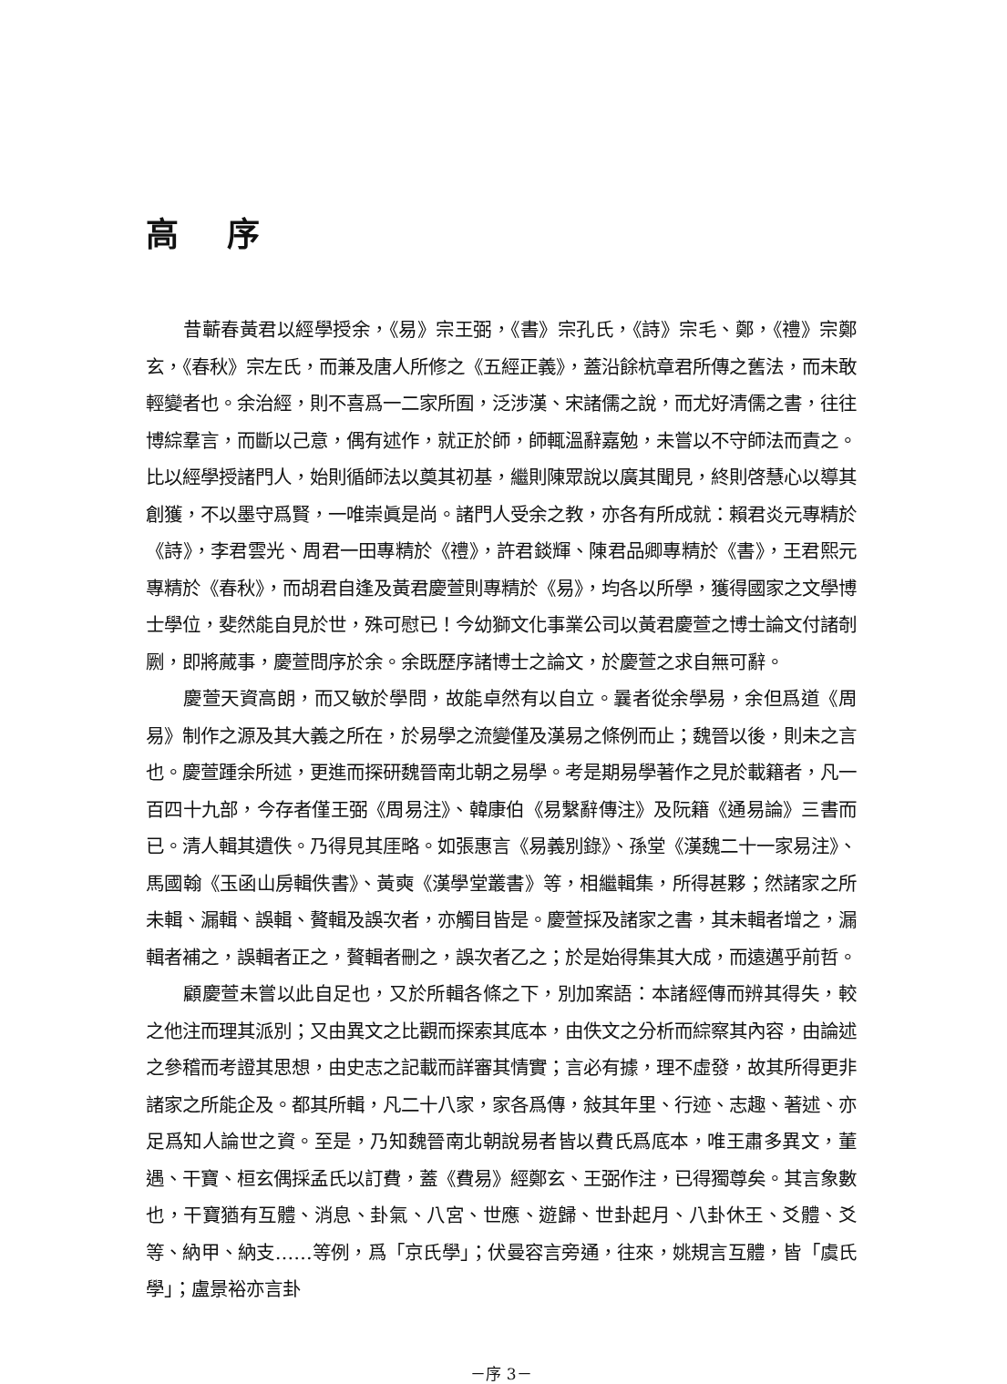高 序
昔蘄春黃君以經學授余，《易》宗王弼，《書》宗孔氏，《詩》宗毛、鄭，《禮》宗鄭玄，《春秋》宗左氏，而兼及唐人所修之《五經正義》，蓋沿餘杭章君所傳之舊法，而未敢輕變者也。余治經，則不喜爲一二家所囿，泛涉漢、宋諸儒之說，而尤好清儒之書，往往博綜羣言，而斷以己意，偶有述作，就正於師，師輒溫辭嘉勉，未嘗以不守師法而責之。比以經學授諸門人，始則循師法以奠其初基，繼則陳眾說以廣其聞見，終則啓慧心以導其創獲，不以墨守爲賢，一唯崇眞是尚。諸門人受余之教，亦各有所成就：賴君炎元專精於《詩》，李君雲光、周君一田專精於《禮》，許君錟輝、陳君品卿專精於《書》，王君熙元專精於《春秋》，而胡君自逢及黃君慶萱則專精於《易》，均各以所學，獲得國家之文學博士學位，斐然能自見於世，殊可慰已！今幼獅文化事業公司以黃君慶萱之博士論文付諸剞劂，即將蕆事，慶萱問序於余。余既歷序諸博士之論文，於慶萱之求自無可辭。
慶萱天資高朗，而又敏於學問，故能卓然有以自立。曩者從余學易，余但爲道《周易》制作之源及其大義之所在，於易學之流變僅及漢易之條例而止；魏晉以後，則未之言也。慶萱踵余所述，更進而探研魏晉南北朝之易學。考是期易學著作之見於載籍者，凡一百四十九部，今存者僅王弼《周易注》、韓康伯《易繫辭傳注》及阮籍《通易論》三書而已。清人輯其遺佚。乃得見其厓略。如張惠言《易義別錄》、孫堂《漢魏二十一家易注》、馬國翰《玉函山房輯佚書》、黃奭《漢學堂叢書》等，相繼輯集，所得甚夥；然諸家之所未輯、漏輯、誤輯、贅輯及誤次者，亦觸目皆是。慶萱採及諸家之書，其未輯者增之，漏輯者補之，誤輯者正之，贅輯者刪之，誤次者乙之；於是始得集其大成，而遠邁乎前哲。
顧慶萱未嘗以此自足也，又於所輯各條之下，別加案語：本諸經傳而辨其得失，較之他注而理其派別；又由異文之比觀而探索其底本，由佚文之分析而綜察其內容，由論述之參稽而考證其思想，由史志之記載而詳審其情實；言必有據，理不虛發，故其所得更非諸家之所能企及。都其所輯，凡二十八家，家各爲傳，敍其年里、行迹、志趣、著述、亦足爲知人論世之資。至是，乃知魏晉南北朝說易者皆以費氏爲底本，唯王肅多異文，董遇、干寶、桓玄偶採孟氏以訂費，蓋《費易》經鄭玄、王弼作注，已得獨尊矣。其言象數也，干寶猶有互體、消息、卦氣、八宮、世應、遊歸、世卦起月、八卦休王、爻體、爻等、納甲、納支……等例，爲「京氏學」；伏曼容言旁通，往來，姚規言互體，皆「虞氏學」；盧景裕亦言卦
－序 3－